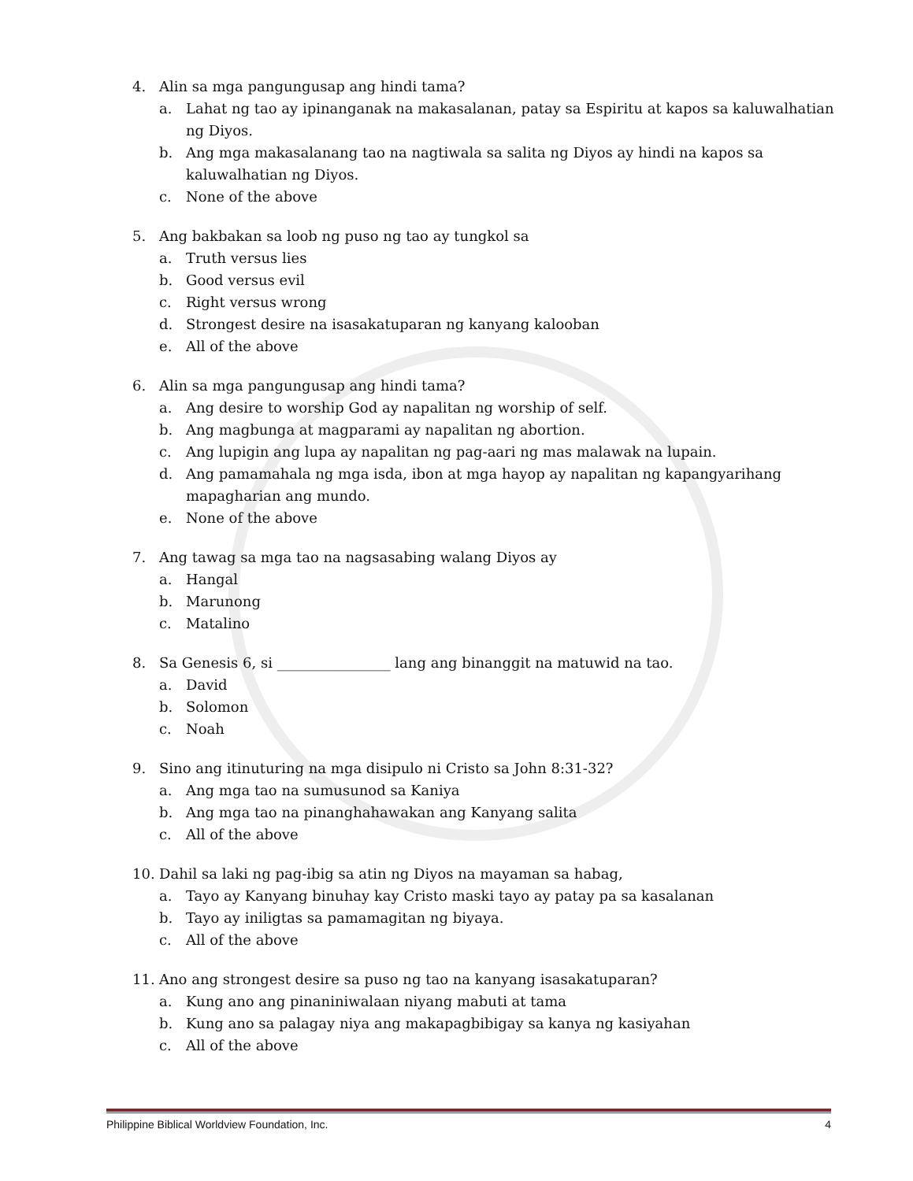4. Alin sa mga pangungusap ang hindi tama?
a. Lahat ng tao ay ipinanganak na makasalanan, patay sa Espiritu at kapos sa kaluwalhatian ng Diyos.
b. Ang mga makasalanang tao na nagtiwala sa salita ng Diyos ay hindi na kapos sa kaluwalhatian ng Diyos.
c. None of the above
5. Ang bakbakan sa loob ng puso ng tao ay tungkol sa
a. Truth versus lies
b. Good versus evil
c. Right versus wrong
d. Strongest desire na isasakatuparan ng kanyang kalooban
e. All of the above
6. Alin sa mga pangungusap ang hindi tama?
a. Ang desire to worship God ay napalitan ng worship of self.
b. Ang magbunga at magparami ay napalitan ng abortion.
c. Ang lupigin ang lupa ay napalitan ng pag-aari ng mas malawak na lupain.
d. Ang pamamahala ng mga isda, ibon at mga hayop ay napalitan ng kapangyarihang mapagharian ang mundo.
e. None of the above
7. Ang tawag sa mga tao na nagsasabing walang Diyos ay
a. Hangal
b. Marunong
c. Matalino
8. Sa Genesis 6, si ________________ lang ang binanggit na matuwid na tao.
a. David
b. Solomon
c. Noah
9. Sino ang itinuturing na mga disipulo ni Cristo sa John 8:31-32?
a. Ang mga tao na sumusunod sa Kaniya
b. Ang mga tao na pinanghahawakan ang Kanyang salita
c. All of the above
10. Dahil sa laki ng pag-ibig sa atin ng Diyos na mayaman sa habag,
a. Tayo ay Kanyang binuhay kay Cristo maski tayo ay patay pa sa kasalanan
b. Tayo ay iniligtas sa pamamagitan ng biyaya.
c. All of the above
11. Ano ang strongest desire sa puso ng tao na kanyang isasakatuparan?
a. Kung ano ang pinaniniwalaan niyang mabuti at tama
b. Kung ano sa palagay niya ang makapagbibigay sa kanya ng kasiyahan
c. All of the above
Philippine Biblical Worldview Foundation, Inc. 4